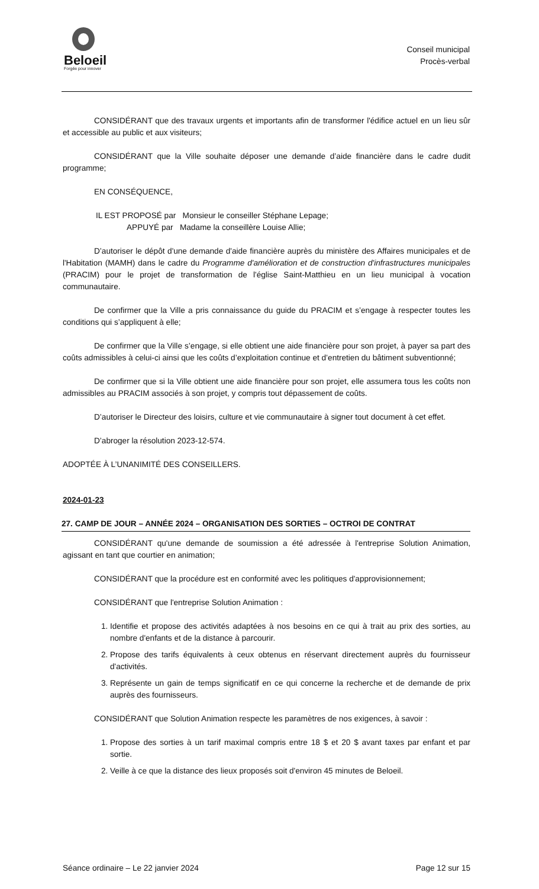Beloeil
Forgée pour innover
Conseil municipal
Procès-verbal
CONSIDÉRANT que des travaux urgents et importants afin de transformer l'édifice actuel en un lieu sûr et accessible au public et aux visiteurs;
CONSIDÉRANT que la Ville souhaite déposer une demande d’aide financière dans le cadre dudit programme;
EN CONSÉQUENCE,
IL EST PROPOSÉ par Monsieur le conseiller Stéphane Lepage;
APPUYÉ par Madame la conseillère Louise Allie;
D’autoriser le dépôt d'une demande d'aide financière auprès du ministère des Affaires municipales et de l'Habitation (MAMH) dans le cadre du Programme d'amélioration et de construction d'infrastructures municipales (PRACIM) pour le projet de transformation de l'église Saint-Matthieu en un lieu municipal à vocation communautaire.
De confirmer que la Ville a pris connaissance du guide du PRACIM et s’engage à respecter toutes les conditions qui s’appliquent à elle;
De confirmer que la Ville s’engage, si elle obtient une aide financière pour son projet, à payer sa part des coûts admissibles à celui-ci ainsi que les coûts d’exploitation continue et d’entretien du bâtiment subventionné;
De confirmer que si la Ville obtient une aide financière pour son projet, elle assumera tous les coûts non admissibles au PRACIM associés à son projet, y compris tout dépassement de coûts.
D’autoriser le Directeur des loisirs, culture et vie communautaire à signer tout document à cet effet.
D’abroger la résolution 2023-12-574.
ADOPTÉE À L’UNANIMITÉ DES CONSEILLERS.
2024-01-23
27. CAMP DE JOUR – ANNÉE 2024 – ORGANISATION DES SORTIES – OCTROI DE CONTRAT
CONSIDÉRANT qu'une demande de soumission a été adressée à l'entreprise Solution Animation, agissant en tant que courtier en animation;
CONSIDÉRANT que la procédure est en conformité avec les politiques d'approvisionnement;
CONSIDÉRANT que l'entreprise Solution Animation :
1. Identifie et propose des activités adaptées à nos besoins en ce qui à trait au prix des sorties, au nombre d'enfants et de la distance à parcourir.
2. Propose des tarifs équivalents à ceux obtenus en réservant directement auprès du fournisseur d'activités.
3. Représente un gain de temps significatif en ce qui concerne la recherche et de demande de prix auprès des fournisseurs.
CONSIDÉRANT que Solution Animation respecte les paramètres de nos exigences, à savoir :
1. Propose des sorties à un tarif maximal compris entre 18 $ et 20 $ avant taxes par enfant et par sortie.
2. Veille à ce que la distance des lieux proposés soit d'environ 45 minutes de Beloeil.
Séance ordinaire – Le 22 janvier 2024 Page 12 sur 15